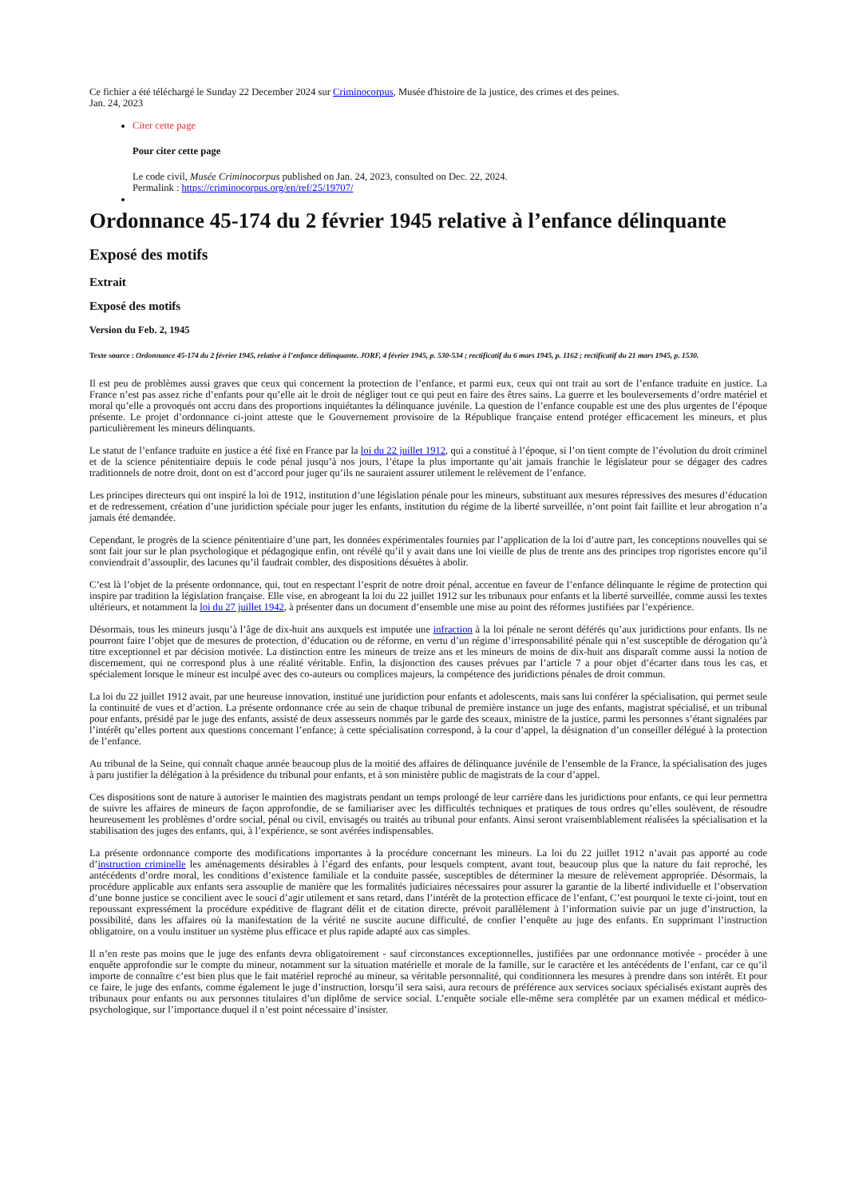Ce fichier a été téléchargé le Sunday 22 December 2024 sur Criminocorpus, Musée d'histoire de la justice, des crimes et des peines.
Jan. 24, 2023
Citer cette page
Pour citer cette page
Le code civil, Musée Criminocorpus published on Jan. 24, 2023, consulted on Dec. 22, 2024.
Permalink : https://criminocorpus.org/en/ref/25/19707/
Ordonnance 45-174 du 2 février 1945 relative à l’enfance délinquante
Exposé des motifs
Extrait
Exposé des motifs
Version du Feb. 2, 1945
Texte source : Ordonnance 45-174 du 2 février 1945, relative à l’enfance délinquante. JORF, 4 février 1945, p. 530-534 ; rectificatif du 6 mars 1945, p. 1162 ; rectificatif du 21 mars 1945, p. 1530.
Il est peu de problèmes aussi graves que ceux qui concernent la protection de l’enfance, et parmi eux, ceux qui ont trait au sort de l’enfance traduite en justice. La France n’est pas assez riche d’enfants pour qu’elle ait le droit de négliger tout ce qui peut en faire des êtres sains. La guerre et les bouleversements d’ordre matériel et moral qu’elle a provoqués ont accru dans des proportions inquiétantes la délinquance juvénile. La question de l’enfance coupable est une des plus urgentes de l’époque présente. Le projet d’ordonnance ci-joint atteste que le Gouvernement provisoire de la République française entend protéger efficacement les mineurs, et plus particulièrement les mineurs délinquants.
Le statut de l’enfance traduite en justice a été fixé en France par la loi du 22 juillet 1912, qui a constitué à l’époque, si l’on tient compte de l’évolution du droit criminel et de la science pénitentiaire depuis le code pénal jusqu’à nos jours, l’étape la plus importante qu’ait jamais franchie le législateur pour se dégager des cadres traditionnels de notre droit, dont on est d’accord pour juger qu’ils ne sauraient assurer utilement le relèvement de l’enfance.
Les principes directeurs qui ont inspiré la loi de 1912, institution d’une législation pénale pour les mineurs, substituant aux mesures répressives des mesures d’éducation et de redressement, création d’une juridiction spéciale pour juger les enfants, institution du régime de la liberté surveillée, n’ont point fait faillite et leur abrogation n’a jamais été demandée.
Cependant, le progrès de la science pénitentiaire d’une part, les données expérimentales fournies par l’application de la loi d’autre part, les conceptions nouvelles qui se sont fait jour sur le plan psychologique et pédagogique enfin, ont révélé qu’il y avait dans une loi vieille de plus de trente ans des principes trop rigoristes encore qu’il conviendrait d’assouplir, des lacunes qu’il faudrait combler, des dispositions désuètes à abolir.
C’est là l’objet de la présente ordonnance, qui, tout en respectant l’esprit de notre droit pénal, accentue en faveur de l’enfance délinquante le régime de protection qui inspire par tradition la législation française. Elle vise, en abrogeant la loi du 22 juillet 1912 sur les tribunaux pour enfants et la liberté surveillée, comme aussi les textes ultérieurs, et notamment la loi du 27 juillet 1942, à présenter dans un document d’ensemble une mise au point des réformes justifiées par l’expérience.
Désormais, tous les mineurs jusqu’à l’âge de dix-huit ans auxquels est imputée une infraction à la loi pénale ne seront déférés qu’aux juridictions pour enfants. Ils ne pourront faire l’objet que de mesures de protection, d’éducation ou de réforme, en vertu d’un régime d’irresponsabilité pénale qui n’est susceptible de dérogation qu’à titre exceptionnel et par décision motivée. La distinction entre les mineurs de treize ans et les mineurs de moins de dix-huit ans disparaît comme aussi la notion de discernement, qui ne correspond plus à une réalité véritable. Enfin, la disjonction des causes prévues par l’article 7 a pour objet d’écarter dans tous les cas, et spécialement lorsque le mineur est inculpé avec des co-auteurs ou complices majeurs, la compétence des juridictions pénales de droit commun.
La loi du 22 juillet 1912 avait, par une heureuse innovation, institué une juridiction pour enfants et adolescents, mais sans lui conférer la spécialisation, qui permet seule la continuité de vues et d’action. La présente ordonnance crée au sein de chaque tribunal de première instance un juge des enfants, magistrat spécialisé, et un tribunal pour enfants, présidé par le juge des enfants, assisté de deux assesseurs nommés par le garde des sceaux, ministre de la justice, parmi les personnes s’étant signalées par l’intérêt qu’elles portent aux questions concernant l’enfance; à cette spécialisation correspond, à la cour d’appel, la désignation d’un conseiller délégué à la protection de l’enfance.
Au tribunal de la Seine, qui connaît chaque année beaucoup plus de la moitié des affaires de délinquance juvénile de l’ensemble de la France, la spécialisation des juges à paru justifier la délégation à la présidence du tribunal pour enfants, et à son ministère public de magistrats de la cour d’appel.
Ces dispositions sont de nature à autoriser le maintien des magistrats pendant un temps prolongé de leur carrière dans les juridictions pour enfants, ce qui leur permettra de suivre les affaires de mineurs de façon approfondie, de se familiariser avec les difficultés techniques et pratiques de tous ordres qu’elles soulèvent, de résoudre heureusement les problèmes d’ordre social, pénal ou civil, envisagés ou traités au tribunal pour enfants. Ainsi seront vraisemblablement réalisées la spécialisation et la stabilisation des juges des enfants, qui, à l’expérience, se sont avérées indispensables.
La présente ordonnance comporte des modifications importantes à la procédure concernant les mineurs. La loi du 22 juillet 1912 n’avait pas apporté au code d’instruction criminelle les aménagements désirables à l’égard des enfants, pour lesquels comptent, avant tout, beaucoup plus que la nature du fait reproché, les antécédents d’ordre moral, les conditions d’existence familiale et la conduite passée, susceptibles de déterminer la mesure de relèvement appropriée. Désormais, la procédure applicable aux enfants sera assouplie de manière que les formalités judiciaires nécessaires pour assurer la garantie de la liberté individuelle et l’observation d’une bonne justice se concilient avec le souci d’agir utilement et sans retard, dans l’intérêt de la protection efficace de l’enfant, C’est pourquoi le texte ci-joint, tout en repoussant expressément la procédure expéditive de flagrant délit et de citation directe, prévoit parallèlement à l’information suivie par un juge d’instruction, la possibilité, dans les affaires où la manifestation de la vérité ne suscite aucune difficulté, de confier l’enquête au juge des enfants. En supprimant l’instruction obligatoire, on a voulu instituer un système plus efficace et plus rapide adapté aux cas simples.
Il n’en reste pas moins que le juge des enfants devra obligatoirement - sauf circonstances exceptionnelles, justifiées par une ordonnance motivée - procéder à une enquête approfondie sur le compte du mineur, notamment sur la situation matérielle et morale de la famille, sur le caractère et les antécédents de l’enfant, car ce qu’il importe de connaître c’est bien plus que le fait matériel reproché au mineur, sa véritable personnalité, qui conditionnera les mesures à prendre dans son intérêt. Et pour ce faire, le juge des enfants, comme également le juge d’instruction, lorsqu’il sera saisi, aura recours de préférence aux services sociaux spécialisés existant auprès des tribunaux pour enfants ou aux personnes titulaires d’un diplôme de service social. L’enquête sociale elle-même sera complétée par un examen médical et médico-psychologique, sur l’importance duquel il n’est point nécessaire d’insister.